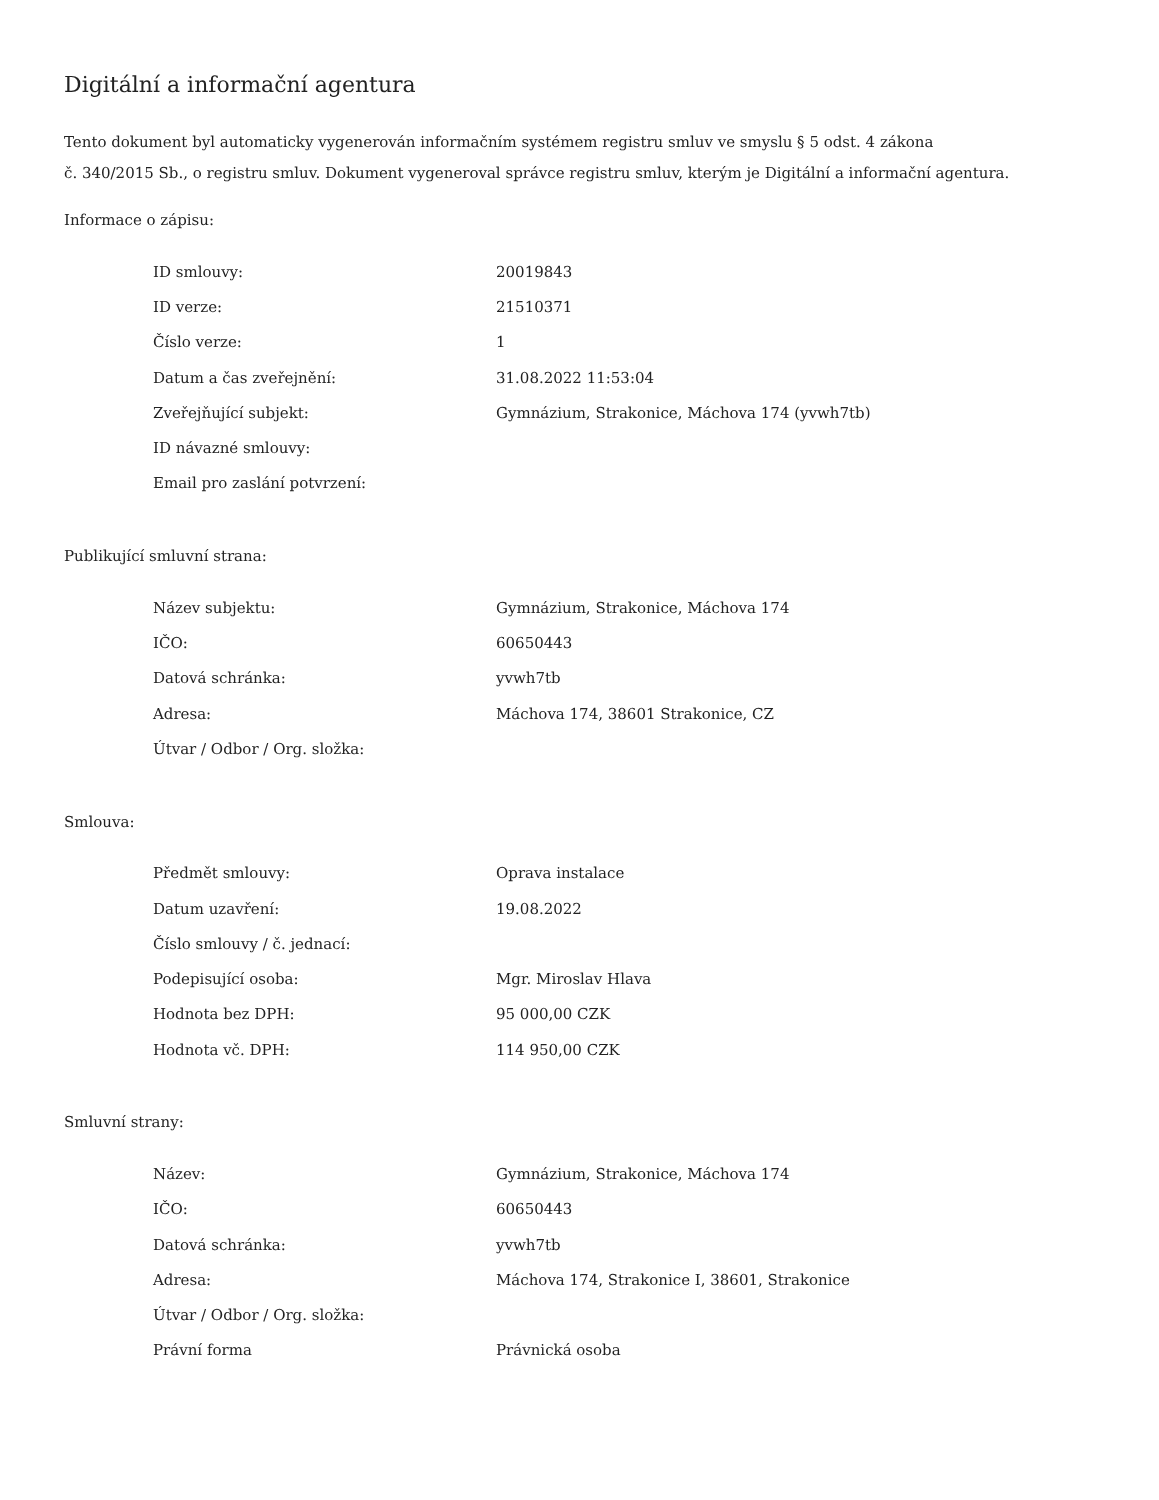Digitální a informační agentura
Tento dokument byl automaticky vygenerován informačním systémem registru smluv ve smyslu § 5 odst. 4 zákona
č. 340/2015 Sb., o registru smluv. Dokument vygeneroval správce registru smluv, kterým je Digitální a informační agentura.
Informace o zápisu:
| ID smlouvy: | 20019843 |
| ID verze: | 21510371 |
| Číslo verze: | 1 |
| Datum a čas zveřejnění: | 31.08.2022 11:53:04 |
| Zveřejňující subjekt: | Gymnázium, Strakonice, Máchova 174 (yvwh7tb) |
| ID návazné smlouvy: | |
| Email pro zaslání potvrzení: | |
Publikující smluvní strana:
| Název subjektu: | Gymnázium, Strakonice, Máchova 174 |
| IČO: | 60650443 |
| Datová schránka: | yvwh7tb |
| Adresa: | Máchova 174, 38601 Strakonice, CZ |
| Útvar / Odbor / Org. složka: | |
Smlouva:
| Předmět smlouvy: | Oprava instalace |
| Datum uzavření: | 19.08.2022 |
| Číslo smlouvy / č. jednací: | |
| Podepisující osoba: | Mgr. Miroslav Hlava |
| Hodnota bez DPH: | 95 000,00 CZK |
| Hodnota vč. DPH: | 114 950,00 CZK |
Smluvní strany:
| Název: | Gymnázium, Strakonice, Máchova 174 |
| IČO: | 60650443 |
| Datová schránka: | yvwh7tb |
| Adresa: | Máchova 174, Strakonice I, 38601, Strakonice |
| Útvar / Odbor / Org. složka: | |
| Právní forma | Právnická osoba |